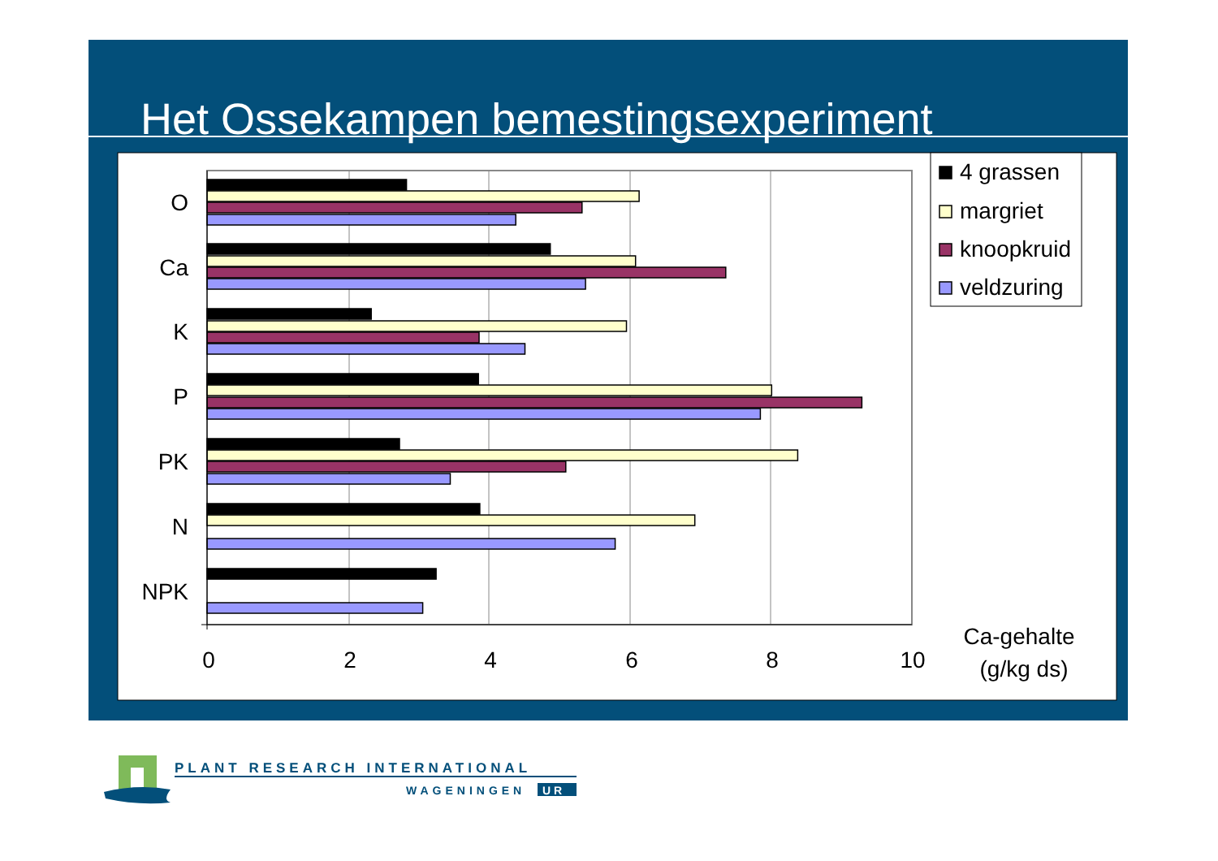Het Ossekampen bemestingsexperiment
O
Ca
K
P
PK
N
NPK
0
2
4
6
8
10
4 grassen
margriet
knoopkruid
veldzuring
Ca-gehalte
(g/kg ds)
PLANT RESEARCH INTERNATIONAL
WAGENINGEN
UR